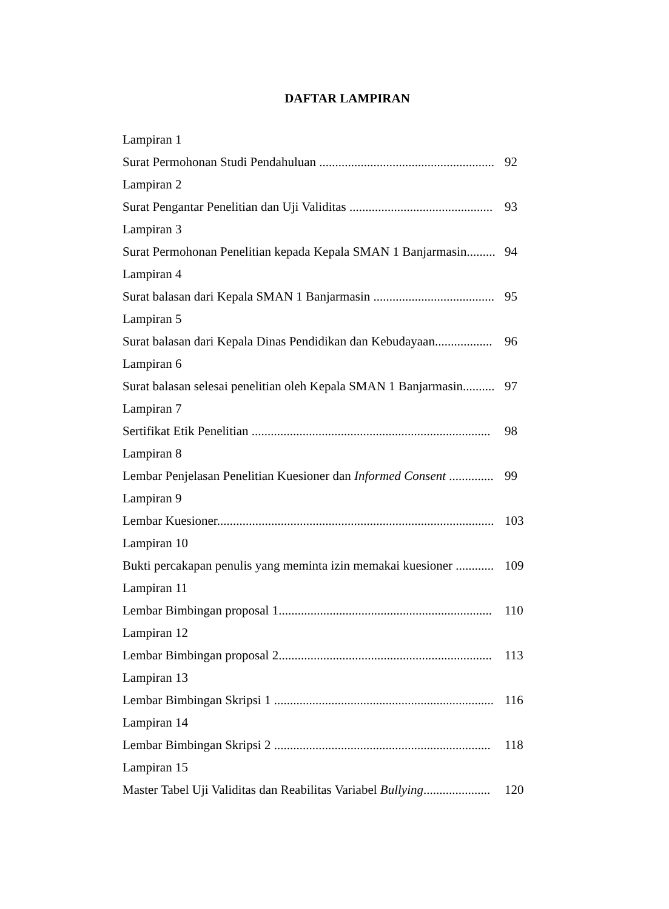DAFTAR LAMPIRAN
Lampiran 1
Surat Permohonan Studi Pendahuluan ....................................................... 92
Lampiran 2
Surat Pengantar Penelitian dan Uji Validitas ............................................. 93
Lampiran 3
Surat Permohonan Penelitian kepada Kepala SMAN 1 Banjarmasin......... 94
Lampiran 4
Surat balasan dari Kepala SMAN 1 Banjarmasin ...................................... 95
Lampiran 5
Surat balasan dari Kepala Dinas Pendidikan dan Kebudayaan.................. 96
Lampiran 6
Surat balasan selesai penelitian oleh Kepala SMAN 1 Banjarmasin.......... 97
Lampiran 7
Sertifikat Etik Penelitian ........................................................................... 98
Lampiran 8
Lembar Penjelasan Penelitian Kuesioner dan Informed Consent .............. 99
Lampiran 9
Lembar Kuesioner....................................................................................... 103
Lampiran 10
Bukti percakapan penulis yang meminta izin memakai kuesioner ............ 109
Lampiran 11
Lembar Bimbingan proposal 1................................................................... 110
Lampiran 12
Lembar Bimbingan proposal 2................................................................... 113
Lampiran 13
Lembar Bimbingan Skripsi 1 ..................................................................... 116
Lampiran 14
Lembar Bimbingan Skripsi 2 .................................................................... 118
Lampiran 15
Master Tabel Uji Validitas dan Reabilitas Variabel Bullying..................... 120